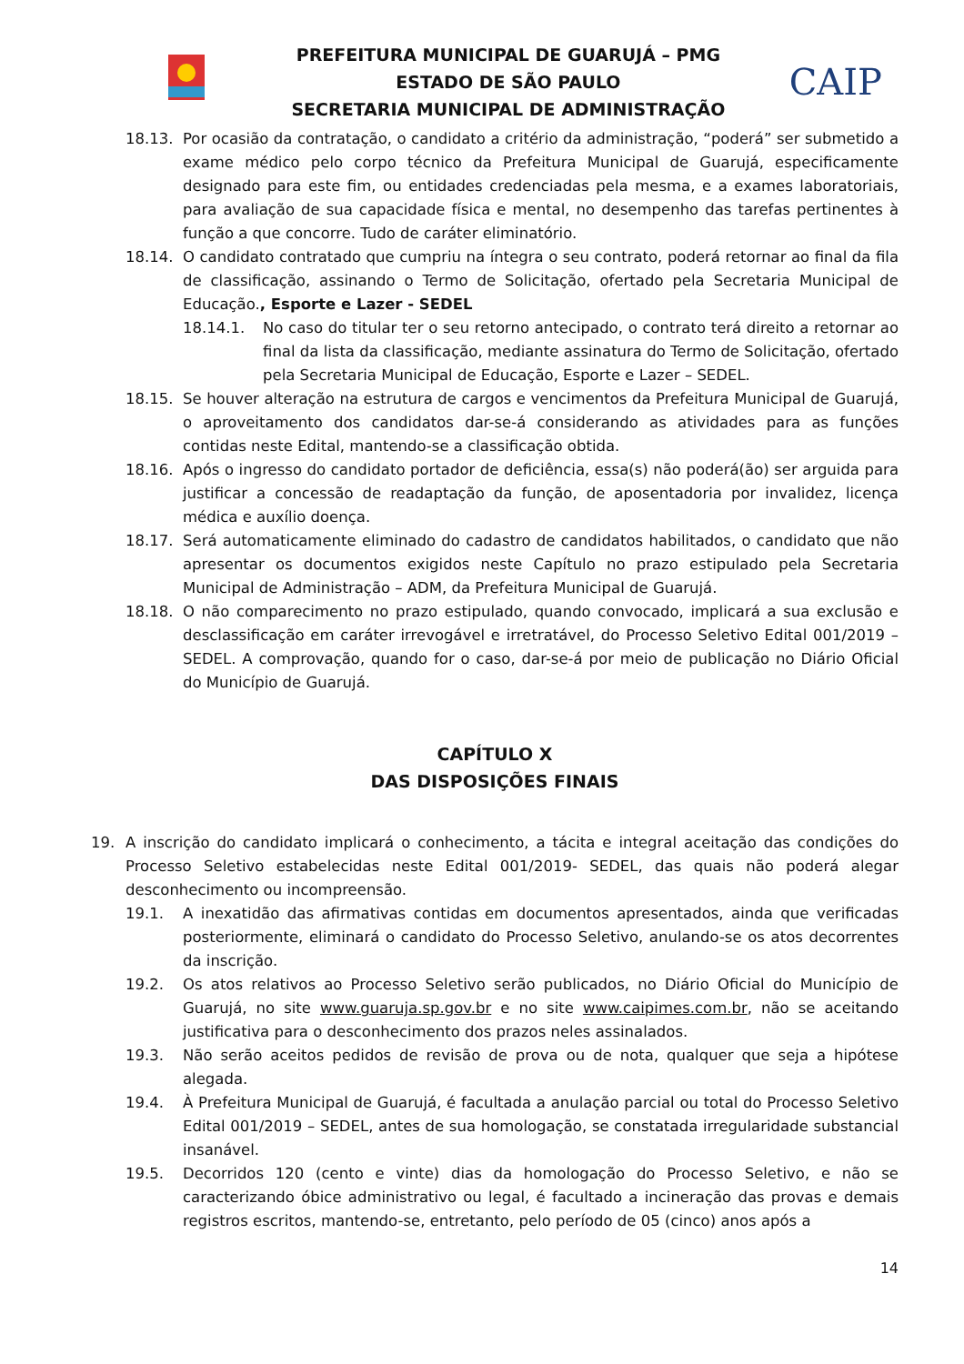PREFEITURA MUNICIPAL DE GUARUJÁ – PMG
ESTADO DE SÃO PAULO
SECRETARIA MUNICIPAL DE ADMINISTRAÇÃO
CAIP
18.13. Por ocasião da contratação, o candidato a critério da administração, “poderá” ser submetido a exame médico pelo corpo técnico da Prefeitura Municipal de Guarujá, especificamente designado para este fim, ou entidades credenciadas pela mesma, e a exames laboratoriais, para avaliação de sua capacidade física e mental, no desempenho das tarefas pertinentes à função a que concorre. Tudo de caráter eliminatório.
18.14. O candidato contratado que cumpriu na íntegra o seu contrato, poderá retornar ao final da fila de classificação, assinando o Termo de Solicitação, ofertado pela Secretaria Municipal de Educação., Esporte e Lazer - SEDEL
18.14.1. No caso do titular ter o seu retorno antecipado, o contrato terá direito a retornar ao final da lista da classificação, mediante assinatura do Termo de Solicitação, ofertado pela Secretaria Municipal de Educação, Esporte e Lazer – SEDEL.
18.15. Se houver alteração na estrutura de cargos e vencimentos da Prefeitura Municipal de Guarujá, o aproveitamento dos candidatos dar-se-á considerando as atividades para as funções contidas neste Edital, mantendo-se a classificação obtida.
18.16. Após o ingresso do candidato portador de deficiência, essa(s) não poderá(ão) ser arguida para justificar a concessão de readaptação da função, de aposentadoria por invalidez, licença médica e auxílio doença.
18.17. Será automaticamente eliminado do cadastro de candidatos habilitados, o candidato que não apresentar os documentos exigidos neste Capítulo no prazo estipulado pela Secretaria Municipal de Administração – ADM, da Prefeitura Municipal de Guarujá.
18.18. O não comparecimento no prazo estipulado, quando convocado, implicará a sua exclusão e desclassificação em caráter irrevogável e irretratável, do Processo Seletivo Edital 001/2019 – SEDEL. A comprovação, quando for o caso, dar-se-á por meio de publicação no Diário Oficial do Município de Guarujá.
CAPÍTULO X
DAS DISPOSIÇÕES FINAIS
19. A inscrição do candidato implicará o conhecimento, a tácita e integral aceitação das condições do Processo Seletivo estabelecidas neste Edital 001/2019- SEDEL, das quais não poderá alegar desconhecimento ou incompreensão.
19.1. A inexatidão das afirmativas contidas em documentos apresentados, ainda que verificadas posteriormente, eliminará o candidato do Processo Seletivo, anulando-se os atos decorrentes da inscrição.
19.2. Os atos relativos ao Processo Seletivo serão publicados, no Diário Oficial do Município de Guarujá, no site www.guaruja.sp.gov.br e no site www.caipimes.com.br, não se aceitando justificativa para o desconhecimento dos prazos neles assinalados.
19.3. Não serão aceitos pedidos de revisão de prova ou de nota, qualquer que seja a hipótese alegada.
19.4. À Prefeitura Municipal de Guarujá, é facultada a anulação parcial ou total do Processo Seletivo Edital 001/2019 – SEDEL, antes de sua homologação, se constatada irregularidade substancial insanável.
19.5. Decorridos 120 (cento e vinte) dias da homologação do Processo Seletivo, e não se caracterizando óbice administrativo ou legal, é facultado a incineração das provas e demais registros escritos, mantendo-se, entretanto, pelo período de 05 (cinco) anos após a
14